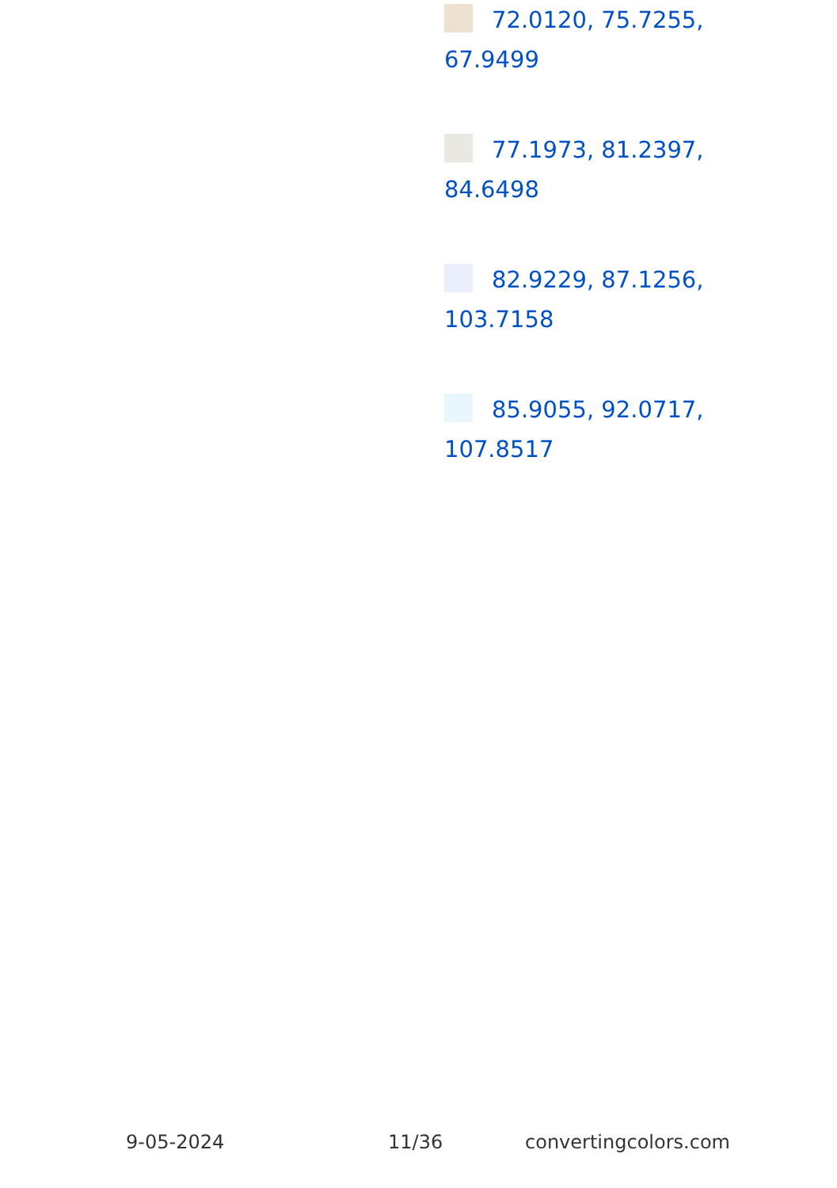72.0120, 75.7255, 67.9499
77.1973, 81.2397, 84.6498
82.9229, 87.1256, 103.7158
85.9055, 92.0717, 107.8517
9-05-2024 11/36 convertingcolors.com